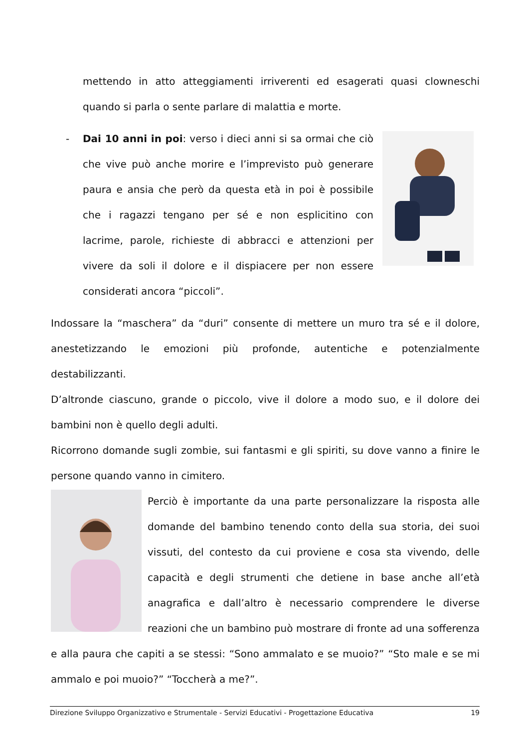mettendo in atto atteggiamenti irriverenti ed esagerati quasi clowneschi quando si parla o sente parlare di malattia e morte.
- Dai 10 anni in poi: verso i dieci anni si sa ormai che ciò che vive può anche morire e l’imprevisto può generare paura e ansia che però da questa età in poi è possibile che i ragazzi tengano per sé e non esplicitino con lacrime, parole, richieste di abbracci e attenzioni per vivere da soli il dolore e il dispiacere per non essere considerati ancora “piccoli”.
Indossare la “maschera” da “duri” consente di mettere un muro tra sé e il dolore, anestetizzando le emozioni più profonde, autentiche e potenzialmente destabilizzanti.
D’altronde ciascuno, grande o piccolo, vive il dolore a modo suo, e il dolore dei bambini non è quello degli adulti.
Ricorrono domande sugli zombie, sui fantasmi e gli spiriti, su dove vanno a finire le persone quando vanno in cimitero.
Perciò è importante da una parte personalizzare la risposta alle domande del bambino tenendo conto della sua storia, dei suoi vissuti, del contesto da cui proviene e cosa sta vivendo, delle capacità e degli strumenti che detiene in base anche all’età anagrafica e dall’altro è necessario comprendere le diverse reazioni che un bambino può mostrare di fronte ad una sofferenza e alla paura che capiti a se stessi: “Sono ammalato e se muoio?” “Sto male e se mi ammalo e poi muoio?” “Toccherà a me?”.
Direzione Sviluppo Organizzativo e Strumentale - Servizi Educativi - Progettazione Educativa 19